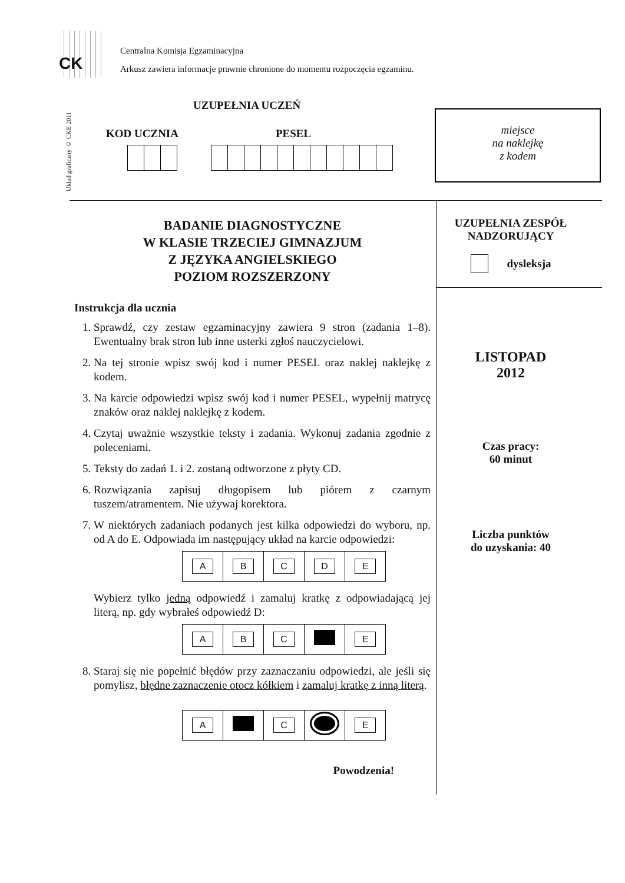CK
Centralna Komisja Egzaminacyjna
Arkusz zawiera informacje prawnie chronione do momentu rozpoczęcia egzaminu.
Układ graficzny © CKE 2011
UZUPEŁNIA UCZEŃ
KOD UCZNIA PESEL
miejsce
na naklejkę
z kodem
BADANIE DIAGNOSTYCZNE
W KLASIE TRZECIEJ GIMNAZJUM
Z JĘZYKA ANGIELSKIEGO
POZIOM ROZSZERZONY
Instrukcja dla ucznia
1. Sprawdź, czy zestaw egzaminacyjny zawiera 9 stron (zadania 1–8). Ewentualny brak stron lub inne usterki zgłoś nauczycielowi.
2. Na tej stronie wpisz swój kod i numer PESEL oraz naklej naklejkę z kodem.
3. Na karcie odpowiedzi wpisz swój kod i numer PESEL, wypełnij matrycę znaków oraz naklej naklejkę z kodem.
4. Czytaj uważnie wszystkie teksty i zadania. Wykonuj zadania zgodnie z poleceniami.
5. Teksty do zadań 1. i 2. zostaną odtworzone z płyty CD.
6. Rozwiązania zapisuj długopisem lub piórem z czarnym tuszem/atramentem. Nie używaj korektora.
7. W niektórych zadaniach podanych jest kilka odpowiedzi do wyboru, np. od A do E. Odpowiada im następujący układ na karcie odpowiedzi:
| A | B | C | D | E |
Wybierz tylko jedną odpowiedź i zamaluj kratkę z odpowiadającą jej literą, np. gdy wybrałeś odpowiedź D:
| A | B | C | | E |
8. Staraj się nie popełnić błędów przy zaznaczaniu odpowiedzi, ale jeśli się pomylisz, błędne zaznaczenie otocz kółkiem i zamaluj kratkę z inną literą.
| A | | C | | E |
Powodzenia!
UZUPEŁNIA ZESPÓŁ
NADZORUJĄCY
dysleksja
LISTOPAD
2012
Czas pracy:
60 minut
Liczba punktów
do uzyskania: 40